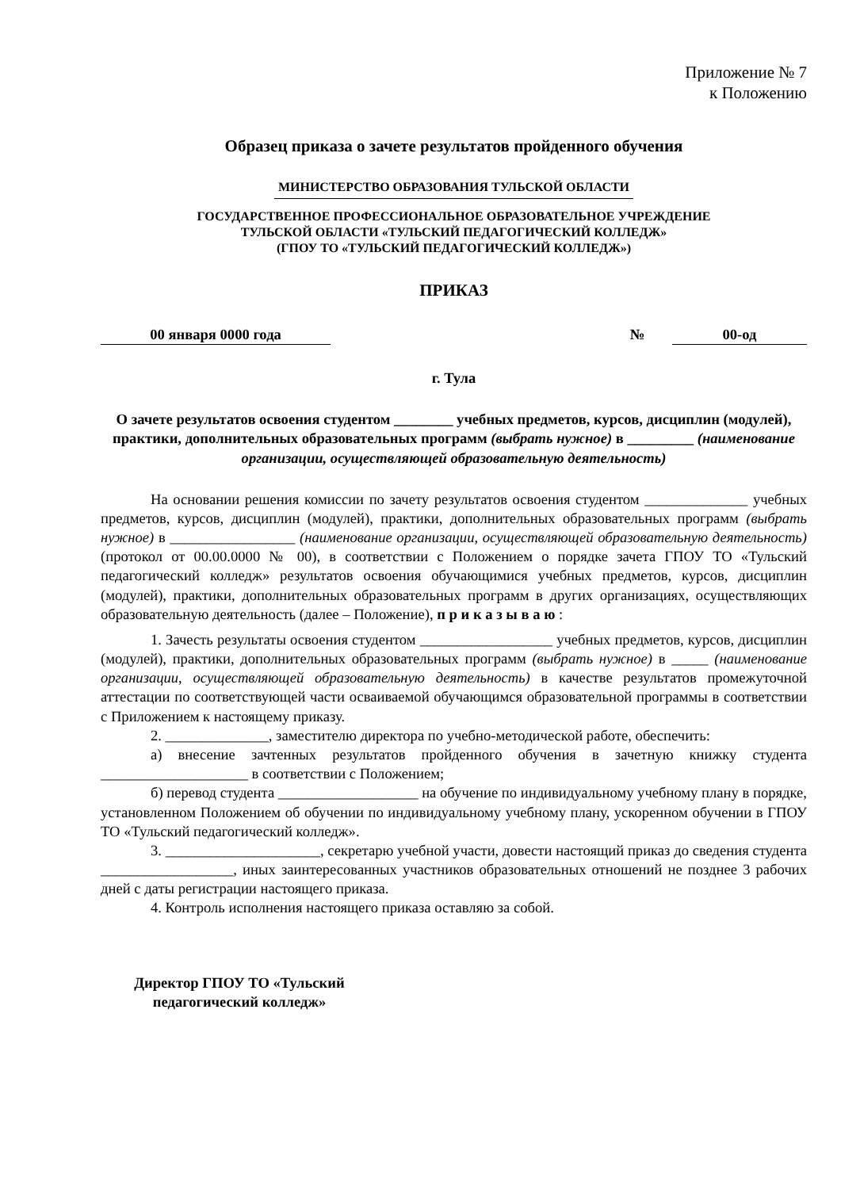Приложение № 7
к Положению
Образец приказа о зачете результатов пройденного обучения
МИНИСТЕРСТВО ОБРАЗОВАНИЯ ТУЛЬСКОЙ ОБЛАСТИ
ГОСУДАРСТВЕННОЕ ПРОФЕССИОНАЛЬНОЕ ОБРАЗОВАТЕЛЬНОЕ УЧРЕЖДЕНИЕ
ТУЛЬСКОЙ ОБЛАСТИ «ТУЛЬСКИЙ ПЕДАГОГИЧЕСКИЙ КОЛЛЕДЖ»
(ГПОУ ТО «ТУЛЬСКИЙ ПЕДАГОГИЧЕСКИЙ КОЛЛЕДЖ»)
ПРИКАЗ
00 января 0000 года № 00-од
г. Тула
О зачете результатов освоения студентом ________ учебных предметов, курсов, дисциплин (модулей), практики, дополнительных образовательных программ (выбрать нужное) в _________ (наименование организации, осуществляющей образовательную деятельность)
На основании решения комиссии по зачету результатов освоения студентом ______________ учебных предметов, курсов, дисциплин (модулей), практики, дополнительных образовательных программ (выбрать нужное) в _________________ (наименование организации, осуществляющей образовательную деятельность) (протокол от 00.00.0000 № 00), в соответствии с Положением о порядке зачета ГПОУ ТО «Тульский педагогический колледж» результатов освоения обучающимися учебных предметов, курсов, дисциплин (модулей), практики, дополнительных образовательных программ в других организациях, осуществляющих образовательную деятельность (далее – Положение), п р и к а з ы в а ю :
1. Зачесть результаты освоения студентом __________________ учебных предметов, курсов, дисциплин (модулей), практики, дополнительных образовательных программ (выбрать нужное) в _____ (наименование организации, осуществляющей образовательную деятельность) в качестве результатов промежуточной аттестации по соответствующей части осваиваемой обучающимся образовательной программы в соответствии с Приложением к настоящему приказу.
2. ______________, заместителю директора по учебно-методической работе, обеспечить:
а) внесение зачтенных результатов пройденного обучения в зачетную книжку студента ____________________ в соответствии с Положением;
б) перевод студента ___________________ на обучение по индивидуальному учебному плану в порядке, установленном Положением об обучении по индивидуальному учебному плану, ускоренном обучении в ГПОУ ТО «Тульский педагогический колледж».
3. _____________________, секретарю учебной участи, довести настоящий приказ до сведения студента __________________, иных заинтересованных участников образовательных отношений не позднее 3 рабочих дней с даты регистрации настоящего приказа.
4. Контроль исполнения настоящего приказа оставляю за собой.
Директор ГПОУ ТО «Тульский
педагогический колледж»